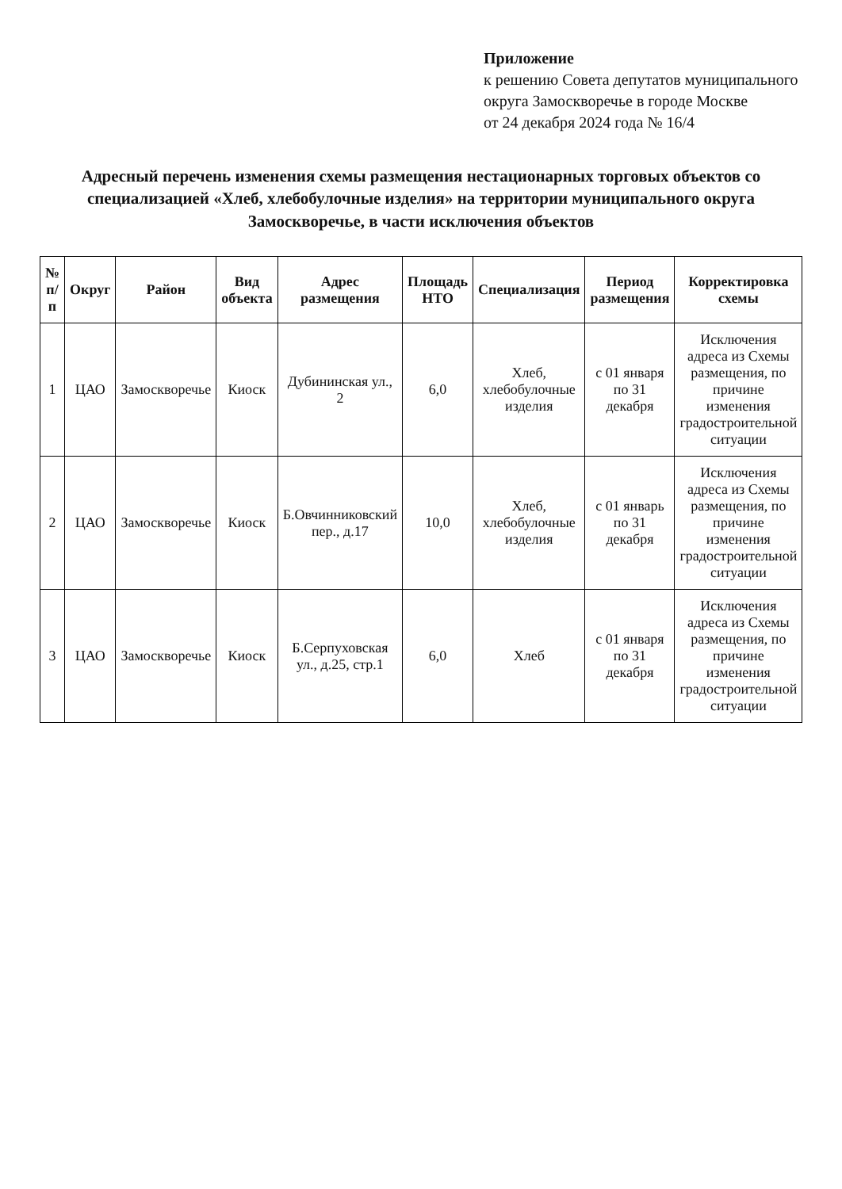Приложение
к решению Совета депутатов муниципального округа Замоскворечье в городе Москве
от 24 декабря 2024 года № 16/4
Адресный перечень изменения схемы размещения нестационарных торговых объектов со специализацией «Хлеб, хлебобулочные изделия» на территории муниципального округа Замоскворечье, в части исключения объектов
| № п/п | Округ | Район | Вид объекта | Адрес размещения | Площадь НТО | Специализация | Период размещения | Корректировка схемы |
| --- | --- | --- | --- | --- | --- | --- | --- | --- |
| 1 | ЦАО | Замоскворечье | Киоск | Дубининская ул., 2 | 6,0 | Хлеб, хлебобулочные изделия | с 01 января по 31 декабря | Исключения адреса из Схемы размещения, по причине изменения градостроительной ситуации |
| 2 | ЦАО | Замоскворечье | Киоск | Б.Овчинниковский пер., д.17 | 10,0 | Хлеб, хлебобулочные изделия | с 01 январь по 31 декабря | Исключения адреса из Схемы размещения, по причине изменения градостроительной ситуации |
| 3 | ЦАО | Замоскворечье | Киоск | Б.Серпуховская ул., д.25, стр.1 | 6,0 | Хлеб | с 01 января по 31 декабря | Исключения адреса из Схемы размещения, по причине изменения градостроительной ситуации |